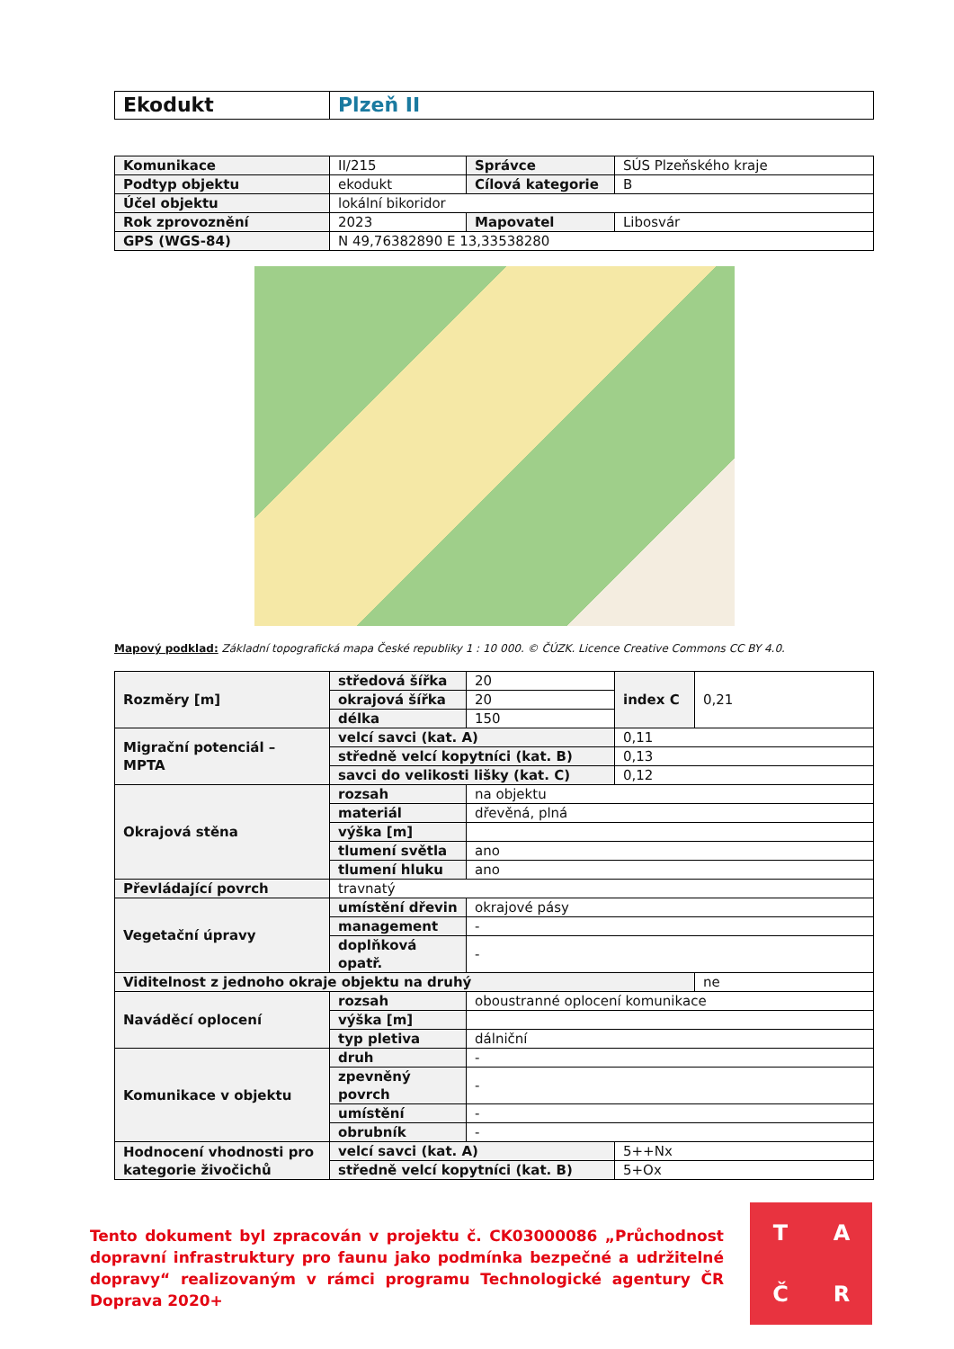| Ekodukt | Plzeň II |
| Komunikace | II/215 | Správce | SÚS Plzeňského kraje | |
| Podtyp objektu | ekodukt | Cílová kategorie | | B |
| Účel objektu | lokální bikoridor | | | |
| Rok zprovoznění | 2023 | Mapovatel | Libosvár | |
| GPS (WGS-84) | N 49,76382890 E 13,33538280 | | | |
Mapový podklad: Základní topografická mapa České republiky 1 : 10 000. © ČÚZK. Licence Creative Commons CC BY 4.0.
| Rozměry [m] | středová šířka | 20 | index C | 0,21 |
| | okrajová šířka | 20 | | |
| | délka | 150 | | |
| Migrační potenciál – MPTA | velcí savci (kat. A) | | 0,11 | |
| | středně velcí kopytníci (kat. B) | | 0,13 | |
| | savci do velikosti lišky (kat. C) | | 0,12 | |
| Okrajová stěna | rozsah | na objektu | | |
| | materiál | dřevěná, plná | | |
| | výška [m] | | | |
| | tlumení světla | ano | | |
| | tlumení hluku | ano | | |
| Převládající povrch | travnatý | | | |
| Vegetační úpravy | umístění dřevin | okrajové pásy | | |
| | management | - | | |
| | doplňková opatř. | - | | |
| Viditelnost z jednoho okraje objektu na druhý | | | | ne |
| Naváděcí oplocení | rozsah | oboustranné oplocení komunikace | | |
| | výška [m] | | | |
| | typ pletiva | dálniční | | |
| Komunikace v objektu | druh | - | | |
| | zpevněný povrch | - | | |
| | umístění | - | | |
| | obrubník | - | | |
| Hodnocení vhodnosti pro kategorie živočichů | velcí savci (kat. A) | | 5++Nx | |
| | středně velcí kopytníci (kat. B) | | 5+Ox | |
Tento dokument byl zpracován v projektu č. CK03000086 „Průchodnost dopravní infrastruktury pro faunu jako podmínka bezpečné a udržitelné dopravy“ realizovaným v rámci programu Technologické agentury ČR Doprava 2020+
T A Č R